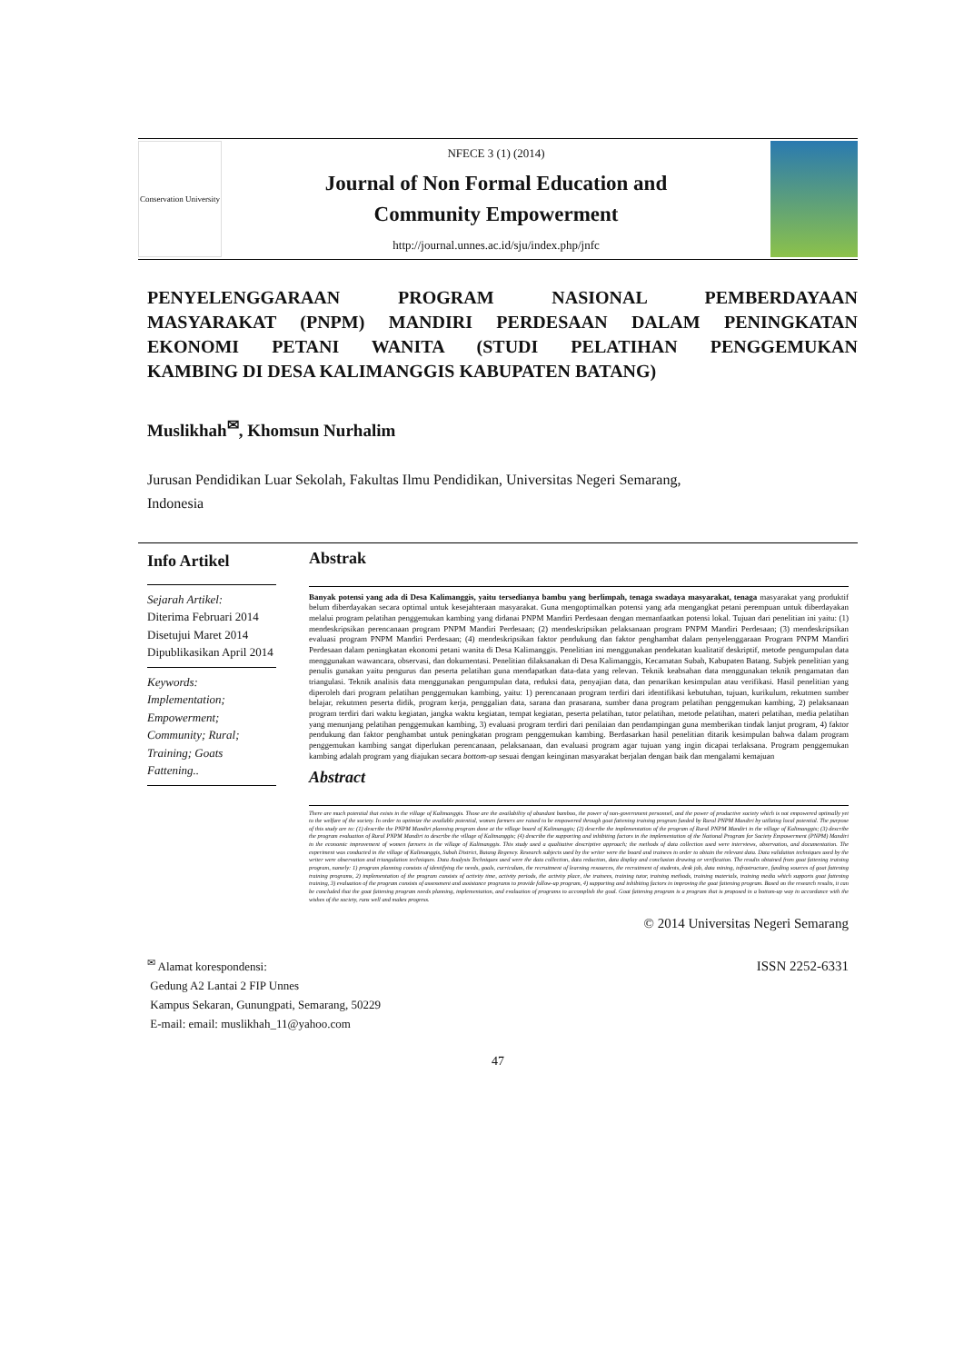Conservation University
NFECE 3 (1) (2014)
Journal of Non Formal Education and
Community Empowerment
http://journal.unnes.ac.id/sju/index.php/jnfc
PENYELENGGARAAN PROGRAM NASIONAL PEMBERDAYAAN
MASYARAKAT (PNPM) MANDIRI PERDESAAN DALAM PENINGKATAN
EKONOMI PETANI WANITA (STUDI PELATIHAN PENGGEMUKAN
KAMBING DI DESA KALIMANGGIS KABUPATEN BATANG)
Muslikhah<sup>✉</sup>, Khomsun Nurhalim
Jurusan Pendidikan Luar Sekolah, Fakultas Ilmu Pendidikan, Universitas Negeri Semarang,
Indonesia
Info Artikel
Sejarah Artikel:
Diterima Februari 2014
Disetujui Maret 2014
Dipublikasikan April 2014
Keywords:
Implementation; Empowerment; Community; Rural; Training; Goats Fattening..
Abstrak
Banyak potensi yang ada di Desa Kalimanggis, yaitu tersedianya bambu yang berlimpah, tenaga swadaya masyarakat, tenaga masyarakat yang produktif belum diberdayakan secara optimal untuk kesejahteraan masyarakat. Guna mengoptimalkan potensi yang ada mengangkat petani perempuan untuk diberdayakan melalui program pelatihan penggemukan kambing yang didanai PNPM Mandiri Perdesaan dengan memanfaatkan potensi lokal. Tujuan dari penelitian ini yaitu: (1) mendeskripsikan perencanaan program PNPM Mandiri Perdesaan; (2) mendeskripsikan pelaksanaan program PNPM Mandiri Perdesaan; (3) mendeskripsikan evaluasi program PNPM Mandiri Perdesaan; (4) mendeskripsikan faktor pendukung dan faktor penghambat dalam penyelenggaraan Program PNPM Mandiri Perdesaan dalam peningkatan ekonomi petani wanita di Desa Kalimanggis. Penelitian ini menggunakan pendekatan kualitatif deskriptif, metode pengumpulan data menggunakan wawancara, observasi, dan dokumentasi. Penelitian dilaksanakan di Desa Kalimanggis, Kecamatan Subah, Kabupaten Batang. Subjek penelitian yang penulis gunakan yaitu pengurus dan peserta pelatihan guna mendapatkan data-data yang relevan. Teknik keabsahan data menggunakan teknik pengamatan dan triangulasi. Teknik analisis data menggunakan pengumpulan data, reduksi data, penyajian data, dan penarikan kesimpulan atau verifikasi. Hasil penelitian yang diperoleh dari program pelatihan penggemukan kambing, yaitu: 1) perencanaan program terdiri dari identifikasi kebutuhan, tujuan, kurikulum, rekutmen sumber belajar, rekutmen peserta didik, program kerja, penggalian data, sarana dan prasarana, sumber dana program pelatihan penggemukan kambing, 2) pelaksanaan program terdiri dari waktu kegiatan, jangka waktu kegiatan, tempat kegiatan, peserta pelatihan, tutor pelatihan, metode pelatihan, materi pelatihan, media pelatihan yang menunjang pelatihan penggemukan kambing, 3) evaluasi program terdiri dari penilaian dan pendampingan guna memberikan tindak lanjut program, 4) faktor pendukung dan faktor penghambat untuk peningkatan program penggemukan kambing. Berdasarkan hasil penelitian ditarik kesimpulan bahwa dalam program penggemukan kambing sangat diperlukan perencanaan, pelaksanaan, dan evaluasi program agar tujuan yang ingin dicapai terlaksana. Program penggemukan kambing adalah program yang diajukan secara bottom-up sesuai dengan keinginan masyarakat berjalan dengan baik dan mengalami kemajuan
Abstract
There are much potential that exists in the village of Kalimanggis. Those are the availability of abundant bamboo, the power of non-government personnel, and the power of productive society which is not empowered optimally yet to the welfare of the society. In order to optimize the available potential, women farmers are raised to be empowered through goat fattening training program funded by Rural PNPM Mandiri by utilizing local potential. The purpose of this study are to: (1) describe the PNPM Mandiri planning program done at the village board of Kalimanggis; (2) describe the implementation of the program of Rural PNPM Mandiri in the village of Kalimanggis; (3) describe the program evaluation of Rural PNPM Mandiri to describe the village of Kalimanggis; (4) describe the supporting and inhibiting factors in the implementation of the National Program for Society Empowerment (PNPM) Mandiri in the economic improvement of women farmers in the village of Kalimanggis. This study used a qualitative descriptive approach; the methods of data collection used were interviews, observation, and documentation. The experiment was conducted in the village of Kalimanggis, Subah District, Batang Regency. Research subjects used by the writer were the board and trainees in order to obtain the relevant data. Data validation techniques used by the writer were observation and triangulation techniques. Data Analysis Techniques used were the data collection, data reduction, data display and conclusion drawing or verification. The results obtained from goat fattening training program, namely: 1) program planning consists of identifying the needs, goals, curriculum, the recruitment of learning resources, the recruitment of students, desk job, data mining, infrastructure, funding sources of goat fattening training programs, 2) implementation of the program consists of activity time, activity periods, the activity place, the trainees, training tutor, training methods, training materials, training media which supports goat fattening training, 3) evaluation of the program consists of assessment and assistance programs to provide follow-up program, 4) supporting and inhibiting factors in improving the goat fattening program. Based on the research results, it can be concluded that the goat fattening program needs planning, implementation, and evaluation of programs to accomplish the goal. Goat fattening program is a program that is proposed in a bottom-up way in accordance with the wishes of the society, runs well and makes progress.
© 2014 Universitas Negeri Semarang
<sup>✉</sup> Alamat korespondensi:
Gedung A2 Lantai 2 FIP Unnes
Kampus Sekaran, Gunungpati, Semarang, 50229
E-mail: email: muslikhah_11@yahoo.com
ISSN 2252-6331
47